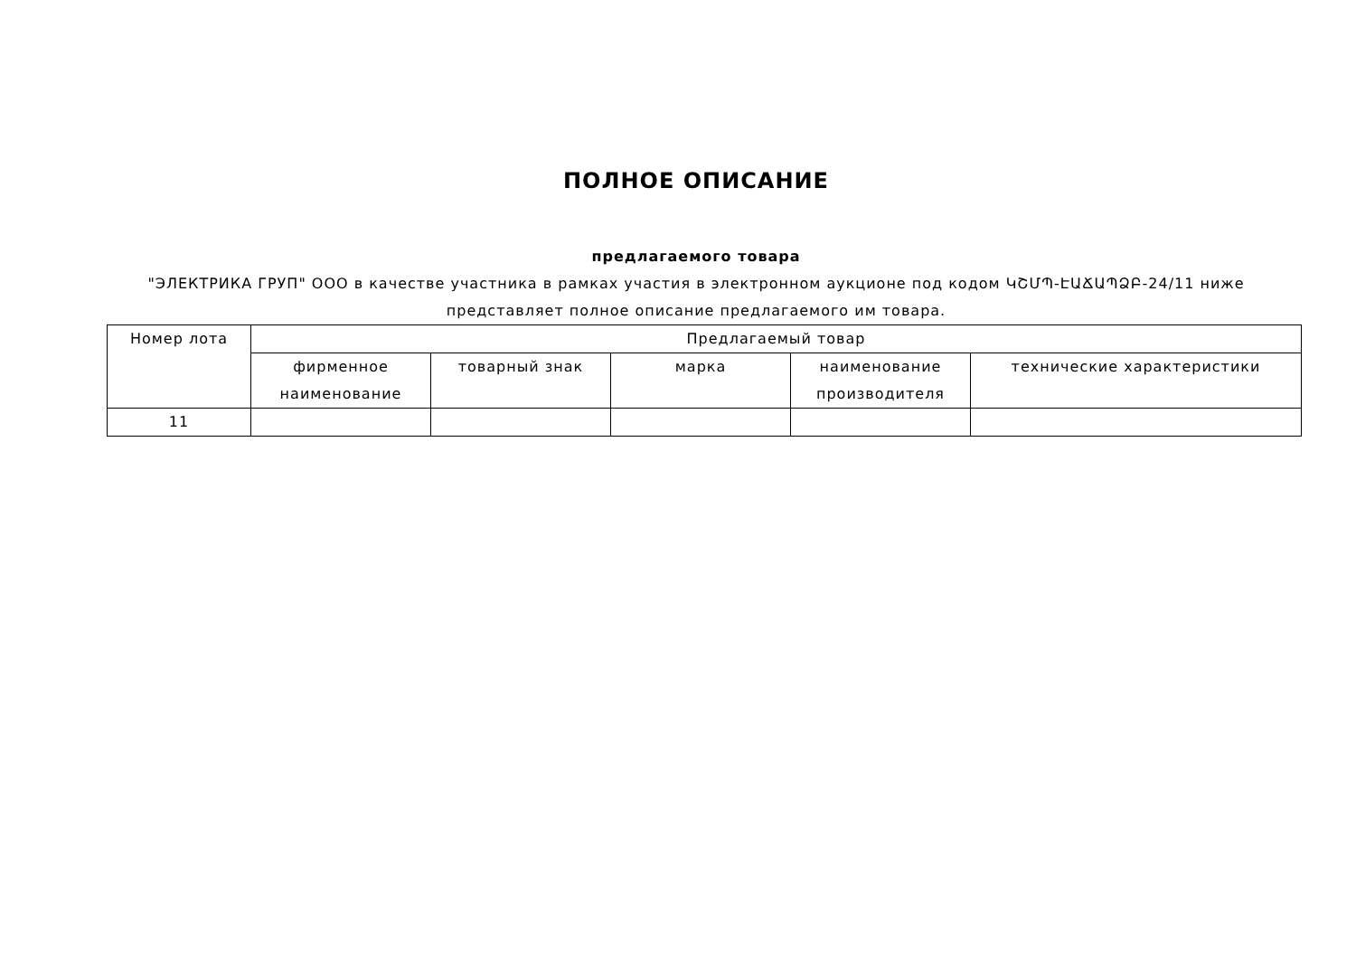ПОЛНОЕ ОПИСАНИЕ
предлагаемого товара
"ЭЛЕКТРИКА ГРУП" ООО в качестве участника в рамках участия в электронном аукционе под кодом ԿՇՄՊ-ԷԱՃԱՊՁԲ-24/11 ниже представляет полное описание предлагаемого им товара.
| Номер лота | Предлагаемый товар | | | | |
| --- | --- | --- | --- | --- | --- |
| | фирменное наименование | товарный знак | марка | наименование производителя | технические характеристики |
| 11 | | | | | |